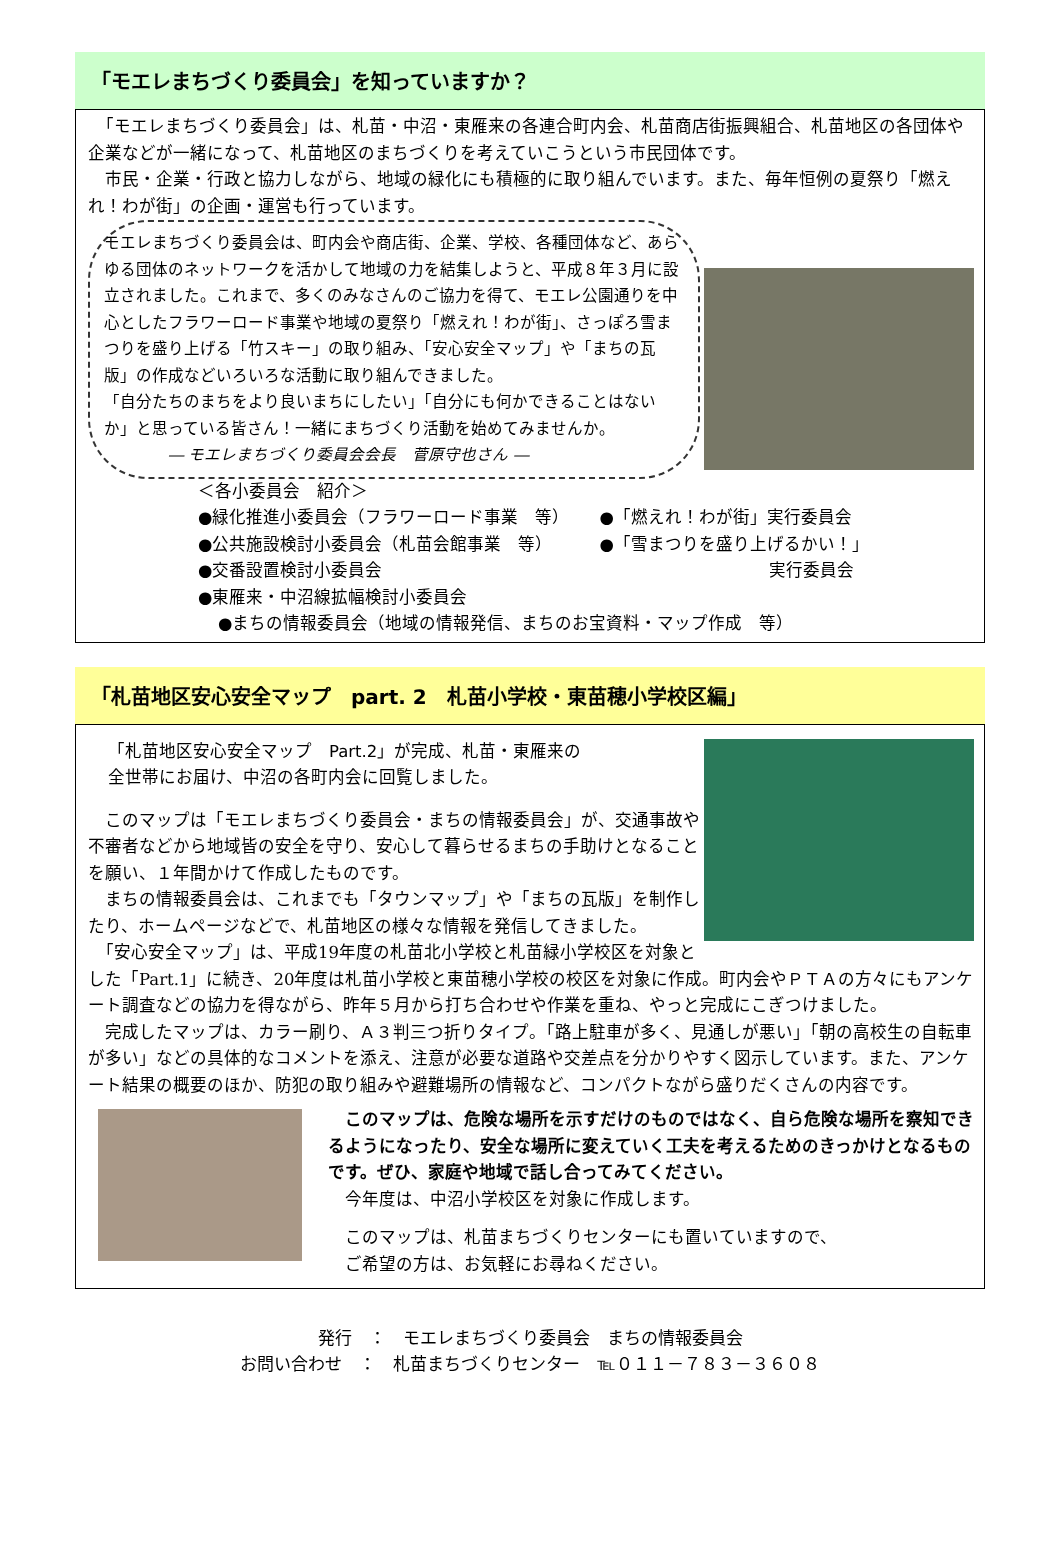「モエレまちづくり委員会」を知っていますか？
　「モエレまちづくり委員会」は、札苗・中沼・東雁来の各連合町内会、札苗商店街振興組合、札苗地区の各団体や企業などが一緒になって、札苗地区のまちづくりを考えていこうという市民団体です。
　市民・企業・行政と協力しながら、地域の緑化にも積極的に取り組んでいます。また、毎年恒例の夏祭り「燃えれ！わが街」の企画・運営も行っています。
モエレまちづくり委員会は、町内会や商店街、企業、学校、各種団体など、あらゆる団体のネットワークを活かして地域の力を結集しようと、平成８年３月に設立されました。これまで、多くのみなさんのご協力を得て、モエレ公園通りを中心としたフラワーロード事業や地域の夏祭り「燃えれ！わが街」、さっぽろ雪まつりを盛り上げる「竹スキー」の取り組み、「安心安全マップ」や「まちの瓦版」の作成などいろいろな活動に取り組んできました。
「自分たちのまちをより良いまちにしたい」「自分にも何かできることはないか」と思っている皆さん！一緒にまちづくり活動を始めてみませんか。
　　　　― モエレまちづくり委員会会長　菅原守也さん ―
＜各小委員会　紹介＞
●緑化推進小委員会（フラワーロード事業　等）
●公共施設検討小委員会（札苗会館事業　等）
●交番設置検討小委員会
●東雁来・中沼線拡幅検討小委員会
●「燃えれ！わが街」実行委員会
●「雪まつりを盛り上げるかい！」
実行委員会
●まちの情報委員会（地域の情報発信、まちのお宝資料・マップ作成　等）
「札苗地区安心安全マップ　part. 2　札苗小学校・東苗穂小学校区編」
「札苗地区安心安全マップ　Part.2」が完成、札苗・東雁来の
全世帯にお届け、中沼の各町内会に回覧しました。
　このマップは「モエレまちづくり委員会・まちの情報委員会」が、交通事故や不審者などから地域皆の安全を守り、安心して暮らせるまちの手助けとなることを願い、１年間かけて作成したものです。
　まちの情報委員会は、これまでも「タウンマップ」や「まちの瓦版」を制作したり、ホームページなどで、札苗地区の様々な情報を発信してきました。
　「安心安全マップ」は、平成19年度の札苗北小学校と札苗緑小学校区を対象とした「Part.1」に続き、20年度は札苗小学校と東苗穂小学校の校区を対象に作成。町内会やＰＴＡの方々にもアンケート調査などの協力を得ながら、昨年５月から打ち合わせや作業を重ね、やっと完成にこぎつけました。
　完成したマップは、カラー刷り、Ａ３判三つ折りタイプ。「路上駐車が多く、見通しが悪い」「朝の高校生の自転車が多い」などの具体的なコメントを添え、注意が必要な道路や交差点を分かりやすく図示しています。また、アンケート結果の概要のほか、防犯の取り組みや避難場所の情報など、コンパクトながら盛りだくさんの内容です。
　このマップは、危険な場所を示すだけのものではなく、自ら危険な場所を察知できるようになったり、安全な場所に変えていく工夫を考えるためのきっかけとなるものです。ぜひ、家庭や地域で話し合ってみてください。
　今年度は、中沼小学校区を対象に作成します。
　このマップは、札苗まちづくりセンターにも置いていますので、
　ご希望の方は、お気軽にお尋ねください。
発行　：　モエレまちづくり委員会　まちの情報委員会
お問い合わせ　：　札苗まちづくりセンター　℡０１１－７８３－３６０８